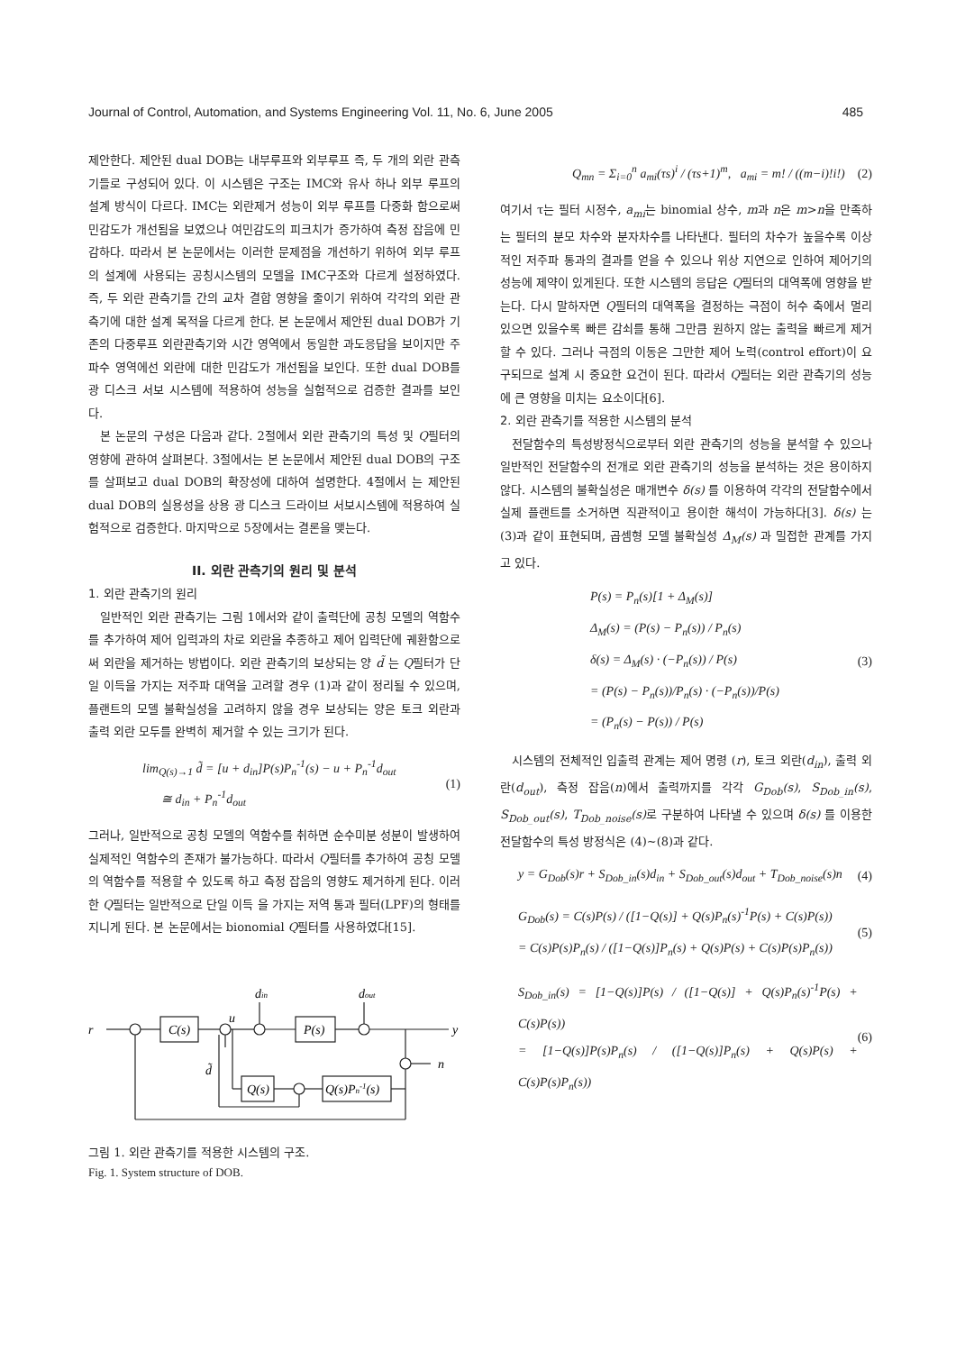Journal of Control, Automation, and Systems Engineering Vol. 11, No. 6, June 2005 485
제안한다. 제안된 dual DOB는 내부루프와 외부루프 즉, 두 개의 외란 관측기들로 구성되어 있다. 이 시스템은 구조는 IMC와 유사 하나 외부 루프의 설계 방식이 다르다. IMC는 외란제거 성능이 외부 루프를 다중화 함으로써 민감도가 개선됨을 보였으나 여민감도의 피크치가 증가하여 측정 잡음에 민감하다. 따라서 본 논문에서는 이러한 문제점을 개선하기 위하여 외부 루프의 설계에 사용되는 공칭시스템의 모델을 IMC구조와 다르게 설정하였다. 즉, 두 외란 관측기들 간의 교차 결합 영향을 줄이기 위하여 각각의 외란 관측기에 대한 설계 목적을 다르게 한다. 본 논문에서 제안된 dual DOB가 기존의 다중루프 외란관측기와 시간 영역에서 동일한 과도응답을 보이지만 주파수 영역에선 외란에 대한 민감도가 개선됨을 보인다. 또한 dual DOB를 광 디스크 서보 시스템에 적용하여 성능을 실험적으로 검증한 결과를 보인다.
본 논문의 구성은 다음과 같다. 2절에서 외란 관측기의 특성 및 Q필터의 영향에 관하여 살펴본다. 3절에서는 본 논문에서 제안된 dual DOB의 구조를 살펴보고 dual DOB의 확장성에 대하여 설명한다. 4절에서 는 제안된 dual DOB의 실용성을 상용 광 디스크 드라이브 서보시스템에 적용하여 실험적으로 검증한다. 마지막으로 5장에서는 결론을 맺는다.
II. 외란 관측기의 원리 및 분석
1. 외란 관측기의 원리
일반적인 외란 관측기는 그림 1에서와 같이 출력단에 공칭 모델의 역함수를 추가하여 제어 입력과의 차로 외란을 추종하고 제어 입력단에 궤환함으로써 외란을 제거하는 방법이다. 외란 관측기의 보상되는 양 d̃ 는 Q필터가 단일 이득을 가지는 저주파 대역을 고려할 경우 (1)과 같이 정리될 수 있으며, 플랜트의 모델 불확실성을 고려하지 않을 경우 보상되는 양은 토크 외란과 출력 외란 모두를 완벽히 제거할 수 있는 크기가 된다.
lim<sub>Q(s)→1</sub> d̃ = [u + d<sub>in</sub>]P(s)P<sub>n</sub><sup>-1</sup>(s) − u + P<sub>n</sub><sup>-1</sup>d<sub>out</sub>
≅ d<sub>in</sub> + P<sub>n</sub><sup>-1</sup>d<sub>out</sub> (1)
그러나, 일반적으로 공칭 모델의 역함수를 취하면 순수미분 성분이 발생하여 실제적인 역함수의 존재가 불가능하다. 따라서 Q필터를 추가하여 공칭 모델의 역함수를 적용할 수 있도록 하고 측정 잡음의 영향도 제거하게 된다. 이러한 Q필터는 일반적으로 단일 이득 을 가지는 저역 통과 필터(LPF)의 형태를 지니게 된다. 본 논문에서는 bionomial Q필터를 사용하였다[15].
r
C(s)
u
P(s)
din
dout
y
n
Q(s)
Q(s)Pn-1(s)
d̃
그림 1. 외란 관측기를 적용한 시스템의 구조.
Fig. 1. System structure of DOB.
Q<sub>mn</sub> = Σ<sub>i=0</sub><sup>n</sup> a<sub>mi</sub>(τs)<sup>i</sup> / (τs+1)<sup>m</sup>, a<sub>mi</sub> = m! / ((m−i)!i!) (2)
여기서 τ는 필터 시정수, a<sub>mi</sub>는 binomial 상수, m과 n은 m>n을 만족하는 필터의 분모 차수와 분자차수를 나타낸다. 필터의 차수가 높을수록 이상적인 저주파 통과의 결과를 얻을 수 있으나 위상 지연으로 인하여 제어기의 성능에 제약이 있게된다. 또한 시스템의 응답은 Q필터의 대역폭에 영향을 받는다. 다시 말하자면 Q필터의 대역폭을 결정하는 극점이 허수 축에서 멀리 있으면 있을수록 빠른 감쇠를 통해 그만큼 원하지 않는 출력을 빠르게 제거할 수 있다. 그러나 극점의 이동은 그만한 제어 노력(control effort)이 요구되므로 설계 시 중요한 요건이 된다. 따라서 Q필터는 외란 관측기의 성능에 큰 영향을 미치는 요소이다[6].
2. 외란 관측기를 적용한 시스템의 분석
전달함수의 특성방정식으로부터 외란 관측기의 성능을 분석할 수 있으나 일반적인 전달함수의 전개로 외란 관측기의 성능을 분석하는 것은 용이하지 않다. 시스템의 불확실성은 매개변수 δ(s) 를 이용하여 각각의 전달함수에서 실제 플랜트를 소거하면 직관적이고 용이한 해석이 가능하다[3]. δ(s) 는 (3)과 같이 표현되며, 곱셈형 모델 불확실성 Δ<sub>M</sub>(s) 과 밀접한 관계를 가지고 있다.
P(s) = P<sub>n</sub>(s)[1 + Δ<sub>M</sub>(s)]
Δ<sub>M</sub>(s) = (P(s) − P<sub>n</sub>(s)) / P<sub>n</sub>(s)
δ(s) = Δ<sub>M</sub>(s) · (−P<sub>n</sub>(s)) / P(s)
= (P(s) − P<sub>n</sub>(s))/P<sub>n</sub>(s) · (−P<sub>n</sub>(s))/P(s)
= (P<sub>n</sub>(s) − P(s)) / P(s) (3)
시스템의 전체적인 입출력 관계는 제어 명령 (r), 토크 외란(d<sub>in</sub>), 출력 외란(d<sub>out</sub>), 측정 잡음(n)에서 출력까지를 각각 G<sub>Dob</sub>(s), S<sub>Dob_in</sub>(s), S<sub>Dob_out</sub>(s), T<sub>Dob_noise</sub>(s) 로 구분하여 나타낼 수 있으며 δ(s) 를 이용한 전달함수의 특성 방정식은 (4)~(8)과 같다.
y = G<sub>Dob</sub>(s)r + S<sub>Dob_in</sub>(s)d<sub>in</sub> + S<sub>Dob_out</sub>(s)d<sub>out</sub> + T<sub>Dob_noise</sub>(s)n (4)
G<sub>Dob</sub>(s) = C(s)P(s) / ([1−Q(s)] + Q(s)P<sub>n</sub>(s)<sup>-1</sup>P(s) + C(s)P(s))
= C(s)P(s)P<sub>n</sub>(s) / ([1−Q(s)]P<sub>n</sub>(s) + Q(s)P(s) + C(s)P(s)P<sub>n</sub>(s)) (5)
S<sub>Dob_in</sub>(s) = [1−Q(s)]P(s) / ([1−Q(s)] + Q(s)P<sub>n</sub>(s)<sup>-1</sup>P(s) + C(s)P(s))
= [1−Q(s)]P(s)P<sub>n</sub>(s) / ([1−Q(s)]P<sub>n</sub>(s) + Q(s)P(s) + C(s)P(s)P<sub>n</sub>(s)) (6)